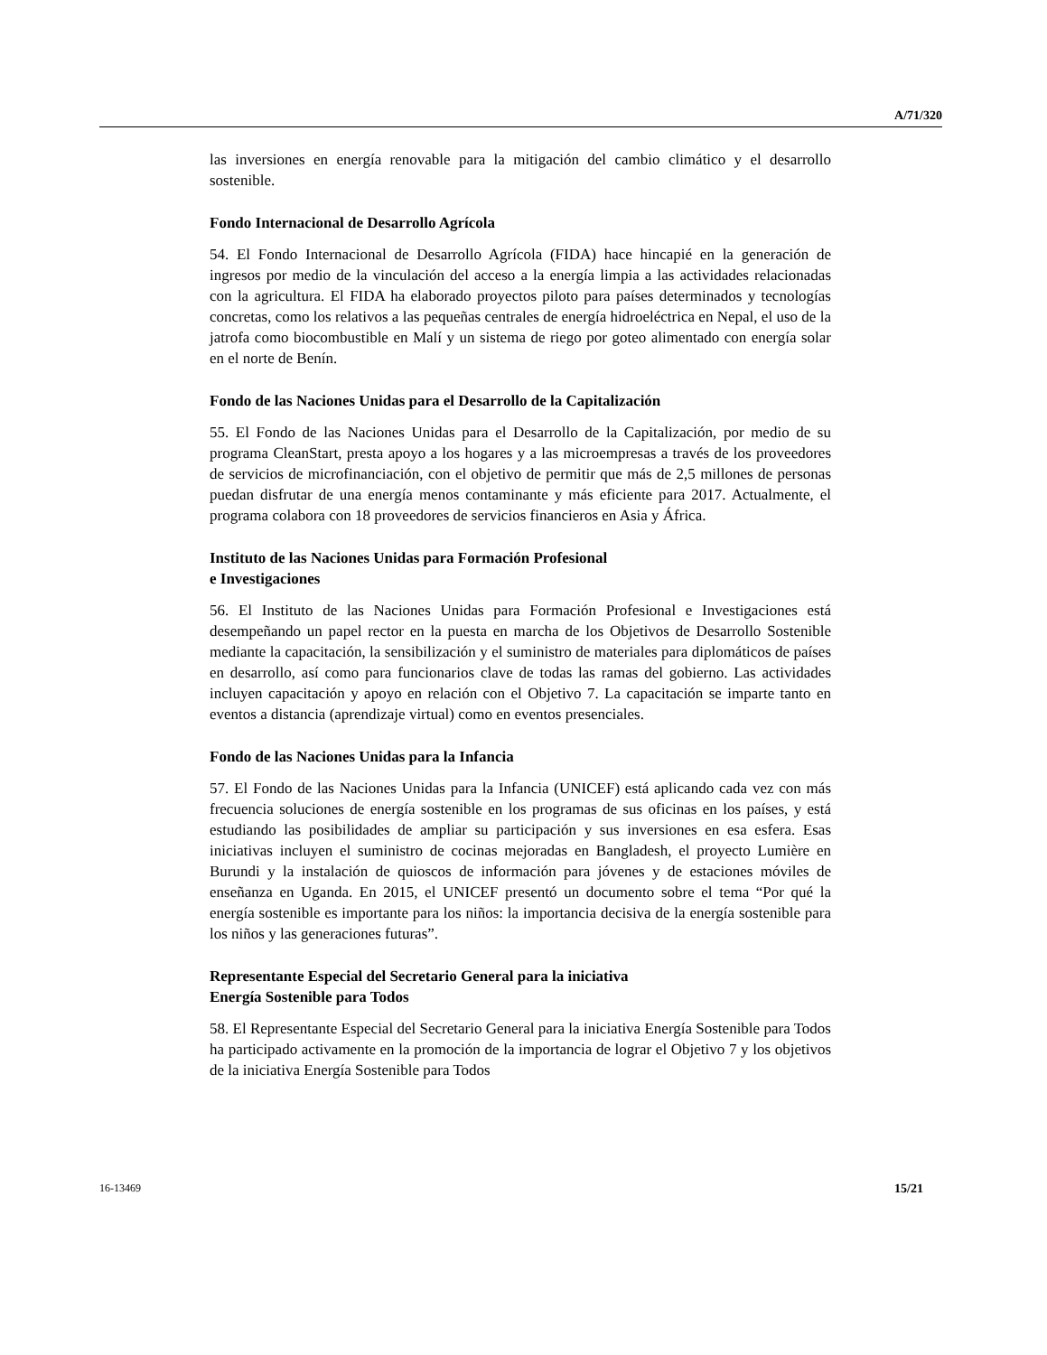A/71/320
las inversiones en energía renovable para la mitigación del cambio climático y el desarrollo sostenible.
Fondo Internacional de Desarrollo Agrícola
54. El Fondo Internacional de Desarrollo Agrícola (FIDA) hace hincapié en la generación de ingresos por medio de la vinculación del acceso a la energía limpia a las actividades relacionadas con la agricultura. El FIDA ha elaborado proyectos piloto para países determinados y tecnologías concretas, como los relativos a las pequeñas centrales de energía hidroeléctrica en Nepal, el uso de la jatrofa como biocombustible en Malí y un sistema de riego por goteo alimentado con energía solar en el norte de Benín.
Fondo de las Naciones Unidas para el Desarrollo de la Capitalización
55. El Fondo de las Naciones Unidas para el Desarrollo de la Capitalización, por medio de su programa CleanStart, presta apoyo a los hogares y a las microempresas a través de los proveedores de servicios de microfinanciación, con el objetivo de permitir que más de 2,5 millones de personas puedan disfrutar de una energía menos contaminante y más eficiente para 2017. Actualmente, el programa colabora con 18 proveedores de servicios financieros en Asia y África.
Instituto de las Naciones Unidas para Formación Profesional
e Investigaciones
56. El Instituto de las Naciones Unidas para Formación Profesional e Investigaciones está desempeñando un papel rector en la puesta en marcha de los Objetivos de Desarrollo Sostenible mediante la capacitación, la sensibilización y el suministro de materiales para diplomáticos de países en desarrollo, así como para funcionarios clave de todas las ramas del gobierno. Las actividades incluyen capacitación y apoyo en relación con el Objetivo 7. La capacitación se imparte tanto en eventos a distancia (aprendizaje virtual) como en eventos presenciales.
Fondo de las Naciones Unidas para la Infancia
57. El Fondo de las Naciones Unidas para la Infancia (UNICEF) está aplicando cada vez con más frecuencia soluciones de energía sostenible en los programas de sus oficinas en los países, y está estudiando las posibilidades de ampliar su participación y sus inversiones en esa esfera. Esas iniciativas incluyen el suministro de cocinas mejoradas en Bangladesh, el proyecto Lumière en Burundi y la instalación de quioscos de información para jóvenes y de estaciones móviles de enseñanza en Uganda. En 2015, el UNICEF presentó un documento sobre el tema “Por qué la energía sostenible es importante para los niños: la importancia decisiva de la energía sostenible para los niños y las generaciones futuras”.
Representante Especial del Secretario General para la iniciativa
Energía Sostenible para Todos
58. El Representante Especial del Secretario General para la iniciativa Energía Sostenible para Todos ha participado activamente en la promoción de la importancia de lograr el Objetivo 7 y los objetivos de la iniciativa Energía Sostenible para Todos
16-13469 15/21